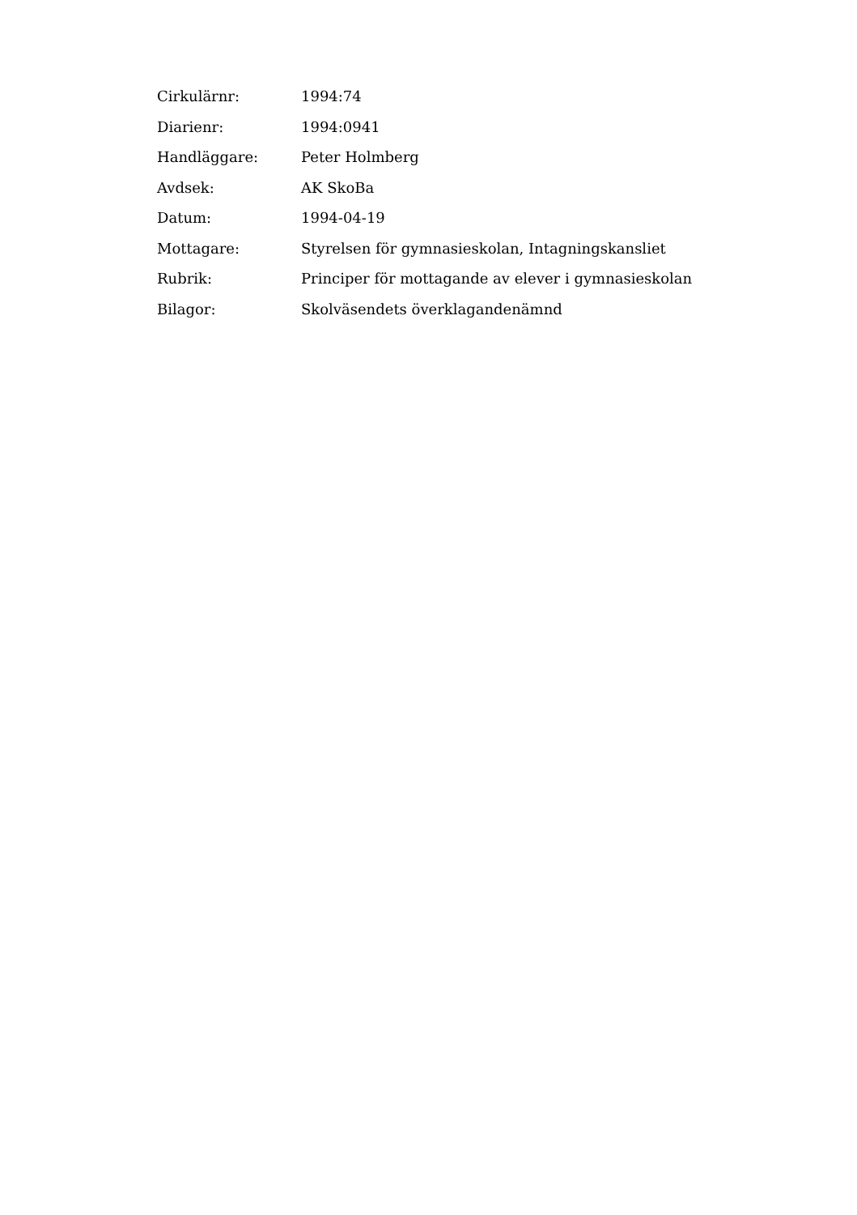| Cirkulärnr: | 1994:74 |
| Diarienr: | 1994:0941 |
| Handläggare: | Peter Holmberg |
| Avdsek: | AK SkoBa |
| Datum: | 1994-04-19 |
| Mottagare: | Styrelsen för gymnasieskolan, Intagningskansliet |
| Rubrik: | Principer för mottagande av elever i gymnasieskolan |
| Bilagor: | Skolväsendets överklagandenämnd |